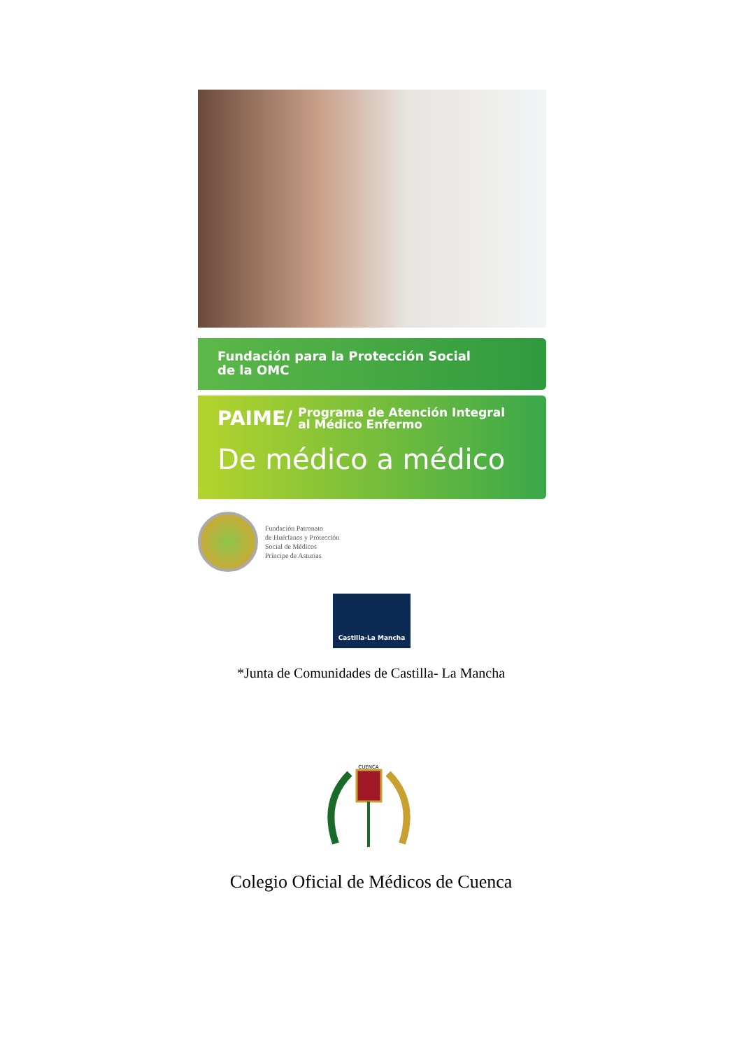Fundación para la Protección Social
de la OMC
PAIME/ Programa de Atención Integral
al Médico Enfermo
De médico a médico
Fundación Patronato
de Huérfanos y Protección
Social de Médicos
Príncipe de Asturias
Castilla-La Mancha
*Junta de Comunidades de Castilla- La Mancha
CUENCA
Colegio Oficial de Médicos de Cuenca